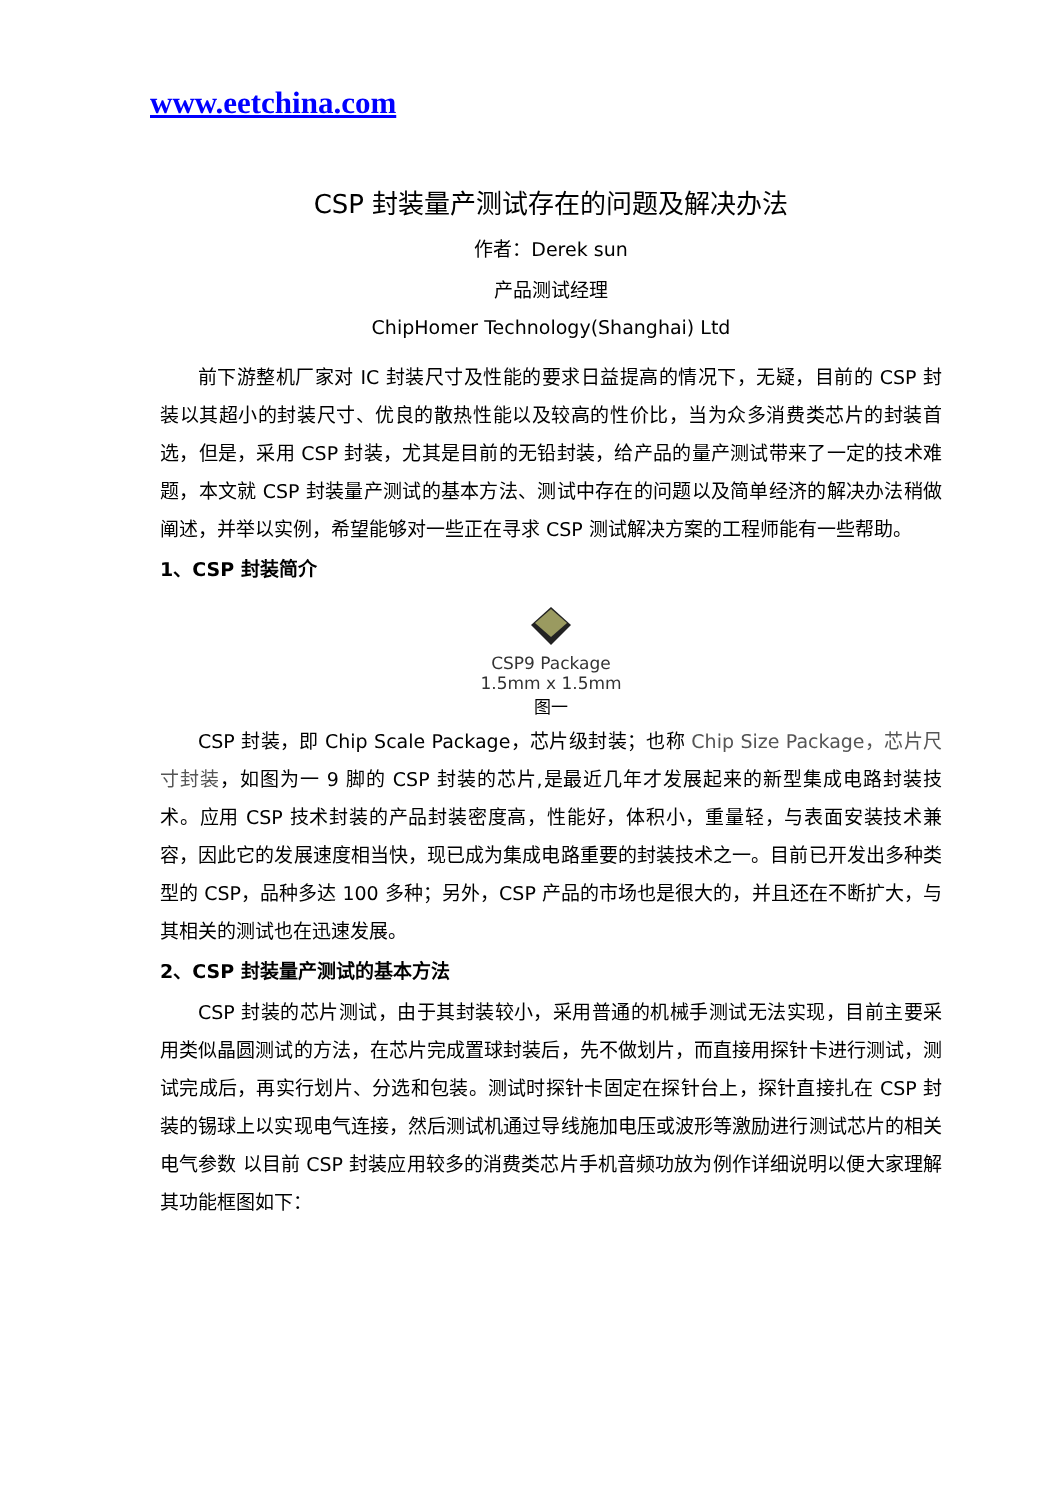www.eetchina.com
CSP 封装量产测试存在的问题及解决办法
作者：Derek sun
产品测试经理
ChipHomer Technology(Shanghai) Ltd
前下游整机厂家对 IC 封装尺寸及性能的要求日益提高的情况下，无疑，目前的 CSP 封装以其超小的封装尺寸、优良的散热性能以及较高的性价比，当为众多消费类芯片的封装首选，但是，采用 CSP 封装，尤其是目前的无铅封装，给产品的量产测试带来了一定的技术难题，本文就 CSP 封装量产测试的基本方法、测试中存在的问题以及简单经济的解决办法稍做阐述，并举以实例，希望能够对一些正在寻求 CSP 测试解决方案的工程师能有一些帮助。
1、CSP 封装简介
CSP9 Package
1.5mm x 1.5mm
图一
CSP 封装，即 Chip Scale Package，芯片级封装；也称 Chip Size Package，芯片尺寸封装，如图为一 9 脚的 CSP 封装的芯片,是最近几年才发展起来的新型集成电路封装技术。应用 CSP 技术封装的产品封装密度高，性能好，体积小，重量轻，与表面安装技术兼容，因此它的发展速度相当快，现已成为集成电路重要的封装技术之一。目前已开发出多种类型的 CSP，品种多达 100 多种；另外，CSP 产品的市场也是很大的，并且还在不断扩大，与其相关的测试也在迅速发展。
2、CSP 封装量产测试的基本方法
CSP 封装的芯片测试，由于其封装较小，采用普通的机械手测试无法实现，目前主要采用类似晶圆测试的方法，在芯片完成置球封装后，先不做划片，而直接用探针卡进行测试，测试完成后，再实行划片、分选和包装。测试时探针卡固定在探针台上，探针直接扎在 CSP 封装的锡球上以实现电气连接，然后测试机通过导线施加电压或波形等激励进行测试芯片的相关电气参数 以目前 CSP 封装应用较多的消费类芯片手机音频功放为例作详细说明以便大家理解其功能框图如下：